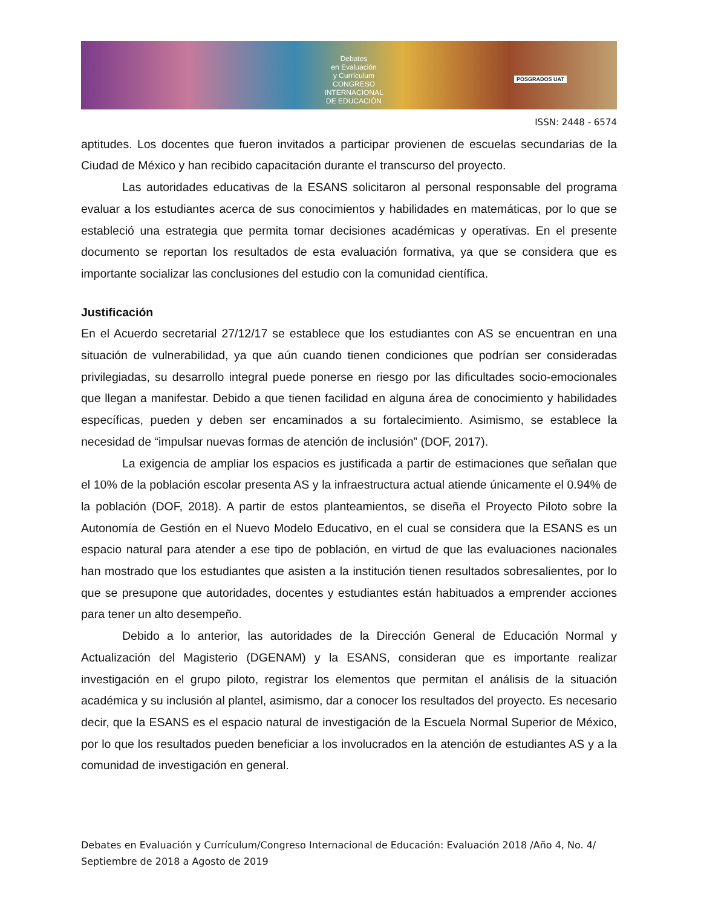Debates
en Evaluación
y Currículum
CONGRESO INTERNACIONAL
DE EDUCACIÓN
POSGRADOS UAT
ISSN: 2448 - 6574
aptitudes. Los docentes que fueron invitados a participar provienen de escuelas secundarias de la Ciudad de México y han recibido capacitación durante el transcurso del proyecto.
Las autoridades educativas de la ESANS solicitaron al personal responsable del programa evaluar a los estudiantes acerca de sus conocimientos y habilidades en matemáticas, por lo que se estableció una estrategia que permita tomar decisiones académicas y operativas. En el presente documento se reportan los resultados de esta evaluación formativa, ya que se considera que es importante socializar las conclusiones del estudio con la comunidad científica.
Justificación
En el Acuerdo secretarial 27/12/17 se establece que los estudiantes con AS se encuentran en una situación de vulnerabilidad, ya que aún cuando tienen condiciones que podrían ser consideradas privilegiadas, su desarrollo integral puede ponerse en riesgo por las dificultades socio-emocionales que llegan a manifestar. Debido a que tienen facilidad en alguna área de conocimiento y habilidades específicas, pueden y deben ser encaminados a su fortalecimiento. Asimismo, se establece la necesidad de “impulsar nuevas formas de atención de inclusión” (DOF, 2017).
La exigencia de ampliar los espacios es justificada a partir de estimaciones que señalan que el 10% de la población escolar presenta AS y la infraestructura actual atiende únicamente el 0.94% de la población (DOF, 2018). A partir de estos planteamientos, se diseña el Proyecto Piloto sobre la Autonomía de Gestión en el Nuevo Modelo Educativo, en el cual se considera que la ESANS es un espacio natural para atender a ese tipo de población, en virtud de que las evaluaciones nacionales han mostrado que los estudiantes que asisten a la institución tienen resultados sobresalientes, por lo que se presupone que autoridades, docentes y estudiantes están habituados a emprender acciones para tener un alto desempeño.
Debido a lo anterior, las autoridades de la Dirección General de Educación Normal y Actualización del Magisterio (DGENAM) y la ESANS, consideran que es importante realizar investigación en el grupo piloto, registrar los elementos que permitan el análisis de la situación académica y su inclusión al plantel, asimismo, dar a conocer los resultados del proyecto. Es necesario decir, que la ESANS es el espacio natural de investigación de la Escuela Normal Superior de México, por lo que los resultados pueden beneficiar a los involucrados en la atención de estudiantes AS y a la comunidad de investigación en general.
Debates en Evaluación y Currículum/Congreso Internacional de Educación: Evaluación 2018 /Año 4, No. 4/ Septiembre de 2018 a Agosto de 2019